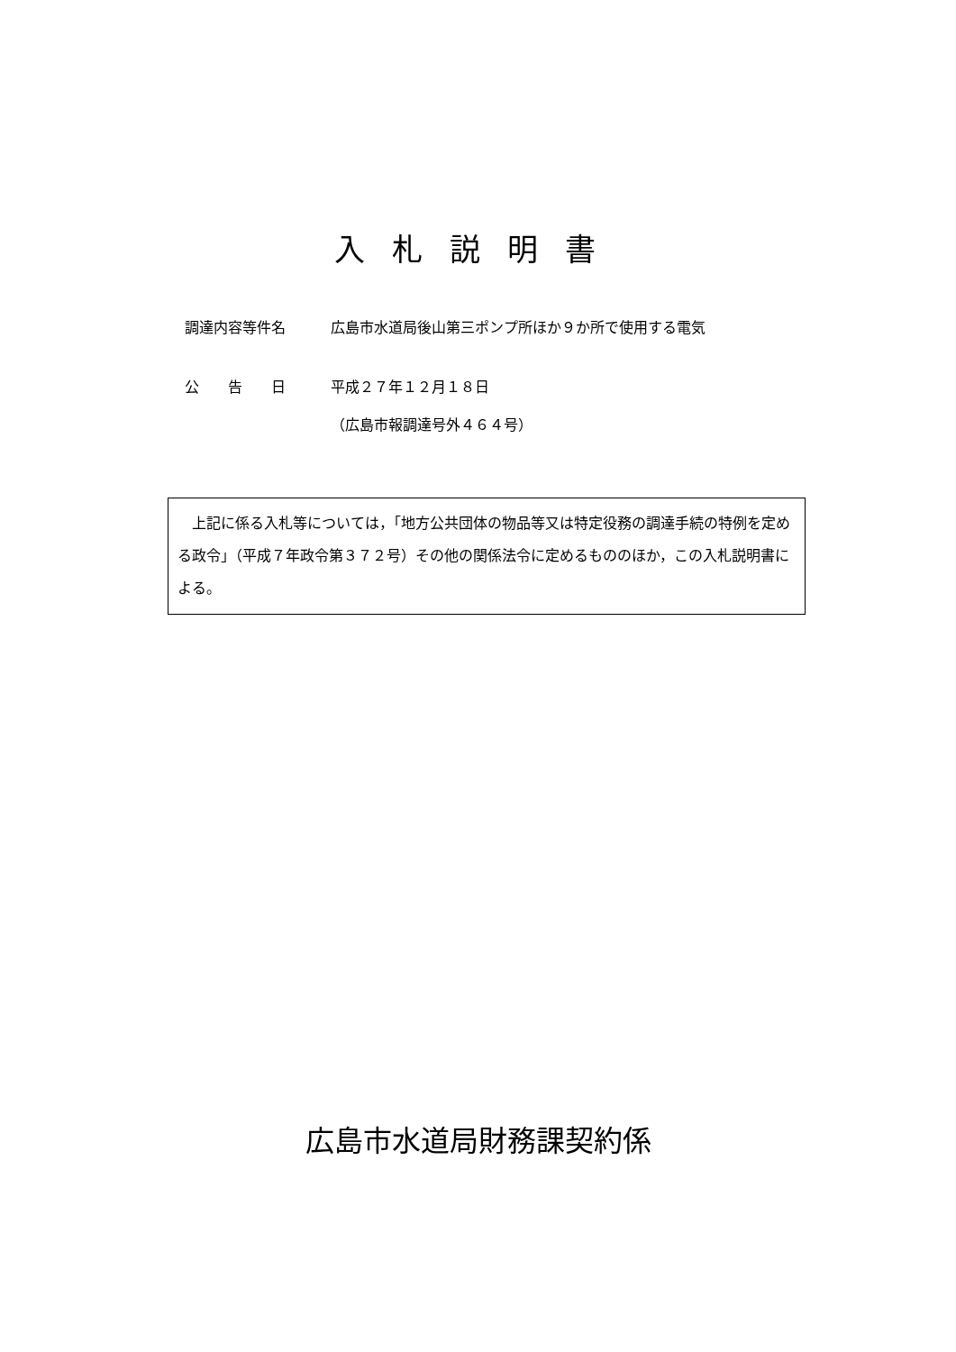入札説明書
調達内容等件名 広島市水道局後山第三ポンプ所ほか９か所で使用する電気
公　　告　　日 平成２７年１２月１８日
（広島市報調達号外４６４号）
　上記に係る入札等については，「地方公共団体の物品等又は特定役務の調達手続の特例を定める政令」（平成７年政令第３７２号）その他の関係法令に定めるもののほか，この入札説明書による。
広島市水道局財務課契約係